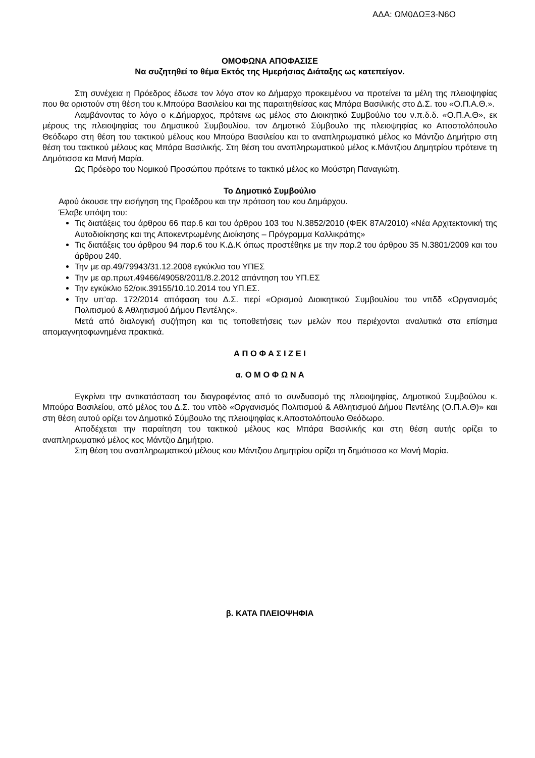ΑΔΑ: ΩΜ0ΔΩΞ3-Ν6Ο
ΟΜΟΦΩΝΑ ΑΠΟΦΑΣΙΣΕ
Να συζητηθεί το θέμα Εκτός της Ημερήσιας Διάταξης ως κατεπείγον.
Στη συνέχεια η Πρόεδρος έδωσε τον λόγο στον κο Δήμαρχο προκειμένου να προτείνει τα μέλη της πλειοψηφίας που θα οριστούν στη θέση του κ.Μπούρα Βασιλείου και της παραιτηθείσας κας Μπάρα Βασιλικής στο Δ.Σ. του «Ο.Π.Α.Θ.».
Λαμβάνοντας το λόγο ο κ.Δήμαρχος, πρότεινε ως μέλος στο Διοικητικό Συμβούλιο του ν.π.δ.δ. «Ο.Π.Α.Θ», εκ μέρους της πλειοψηφίας του Δημοτικού Συμβουλίου, τον Δημοτικό Σύμβουλο της πλειοψηφίας κο Αποστολόπουλο Θεόδωρο στη θέση του τακτικού μέλους κου Μπούρα Βασιλείου και το αναπληρωματικό μέλος κο Μάντζιο Δημήτριο στη θέση του τακτικού μέλους κας Μπάρα Βασιλικής. Στη θέση του αναπληρωματικού μέλος κ.Μάντζιου Δημητρίου πρότεινε τη Δημότισσα κα Μανή Μαρία.
Ως Πρόεδρο του Νομικού Προσώπου πρότεινε το τακτικό μέλος κο Μούστρη Παναγιώτη.
Το Δημοτικό Συμβούλιο
Αφού άκουσε την εισήγηση της Προέδρου και την πρόταση του κου Δημάρχου.
Έλαβε υπόψη του:
Τις διατάξεις του άρθρου 66 παρ.6 και του άρθρου 103 του Ν.3852/2010 (ΦΕΚ 87Α/2010) «Νέα Αρχιτεκτονική της Αυτοδιοίκησης και της Αποκεντρωμένης Διοίκησης – Πρόγραμμα Καλλικράτης»
Τις διατάξεις του άρθρου 94 παρ.6 του Κ.Δ.Κ όπως προστέθηκε με την παρ.2 του άρθρου 35 Ν.3801/2009 και του άρθρου 240.
Την με αρ.49/79943/31.12.2008 εγκύκλιο του ΥΠΕΣ
Την με αρ.πρωτ.49466/49058/2011/8.2.2012 απάντηση του ΥΠ.ΕΣ
Την εγκύκλιο 52/οικ.39155/10.10.2014 του ΥΠ.ΕΣ.
Την υπ’αρ. 172/2014 απόφαση του Δ.Σ. περί «Ορισμού Διοικητικού Συμβουλίου του νπδδ «Οργανισμός Πολιτισμού & Αθλητισμού Δήμου Πεντέλης».
Μετά από διαλογική συζήτηση και τις τοποθετήσεις των μελών που περιέχονται αναλυτικά στα επίσημα απομαγνητοφωνημένα πρακτικά.
Α Π Ο Φ Α Σ Ι Ζ Ε Ι
α. Ο Μ Ο Φ Ω Ν Α
Εγκρίνει την αντικατάσταση του διαγραφέντος από το συνδυασμό της πλειοψηφίας, Δημοτικού Συμβούλου κ. Μπούρα Βασιλείου, από μέλος του Δ.Σ. του νπδδ «Οργανισμός Πολιτισμού & Αθλητισμού Δήμου Πεντέλης (Ο.Π.Α.Θ)» και στη θέση αυτού ορίζει τον Δημοτικό Σύμβουλο της πλειοψηφίας κ.Αποστολόπουλο Θεόδωρο.
Αποδέχεται την παραίτηση του τακτικού μέλους κας Μπάρα Βασιλικής και στη θέση αυτής ορίζει το αναπληρωματικό μέλος κος Μάντζιο Δημήτριο.
Στη θέση του αναπληρωματικού μέλους κου Μάντζιου Δημητρίου ορίζει τη δημότισσα κα Μανή Μαρία.
β. ΚΑΤΑ ΠΛΕΙΟΨΗΦΙΑ